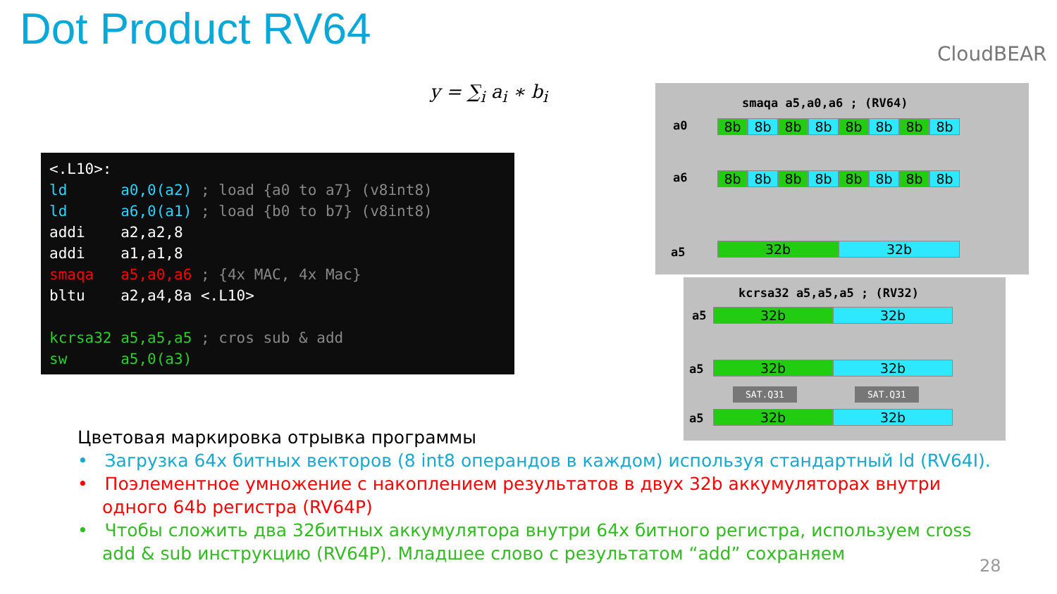Dot Product RV64 CloudBEAR
y = ∑<sub>i</sub> a<sub>i</sub> ∗ b<sub>i</sub>
<.L10>: ld a0,0(a2) ; load {a0 to a7} (v8int8) ld a6,0(a1) ; load {b0 to b7} (v8int8) addi a2,a2,8 addi a1,a1,8 smaqa a5,a0,a6 ; {4x MAC, 4x Mac} bltu a2,a4,8a <.L10> kcrsa32 a5,a5,a5 ; cros sub & add sw a5,0(a3)
smaqa a5,a0,a6 ; (RV64)
a0 8b 8b 8b 8b 8b 8b 8b 8b
a6 8b 8b 8b 8b 8b 8b 8b 8b
a5 32b 32b
kcrsa32 a5,a5,a5 ; (RV32)
a5 32b 32b
a5 32b 32b
SAT.Q31 SAT.Q31
a5 32b 32b
Цветовая маркировка отрывка программы
• Загрузка 64х битных векторов (8 int8 операндов в каждом) используя стандартный ld (RV64I).
• Поэлементное умножение с накоплением результатов в двух 32b аккумуляторах внутри одного 64b регистра (RV64P)
• Чтобы сложить два 32битных аккумулятора внутри 64х битного регистра, используем cross add & sub инструкцию (RV64P). Младшее слово с результатом “add” сохраняем
28